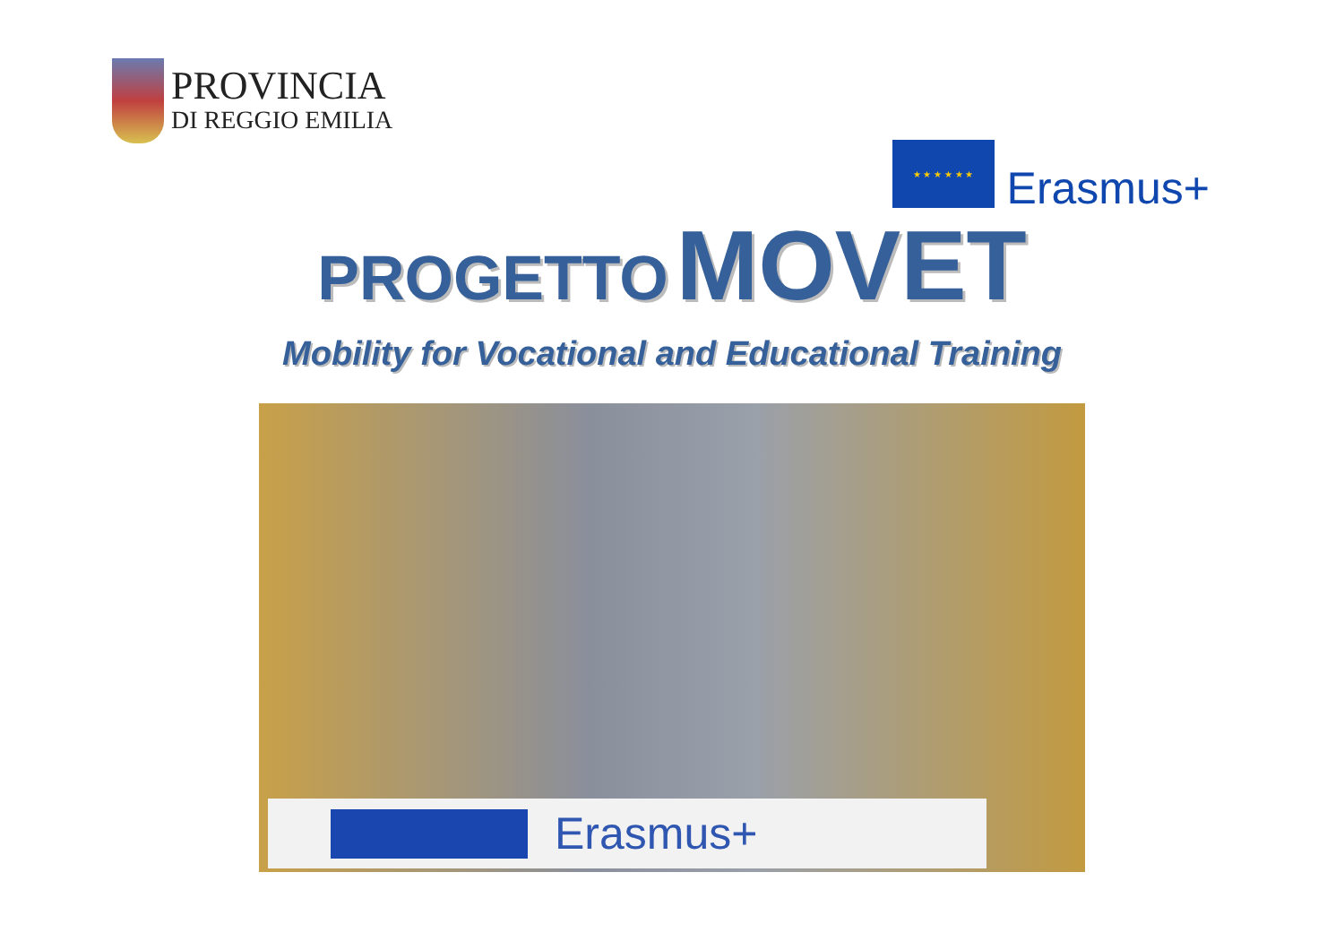PROVINCIA
DI REGGIO EMILIA
★ ★ ★ ★ ★ ★
Erasmus+
PROGETTO MOVET
Mobility for Vocational and Educational Training
Erasmus+